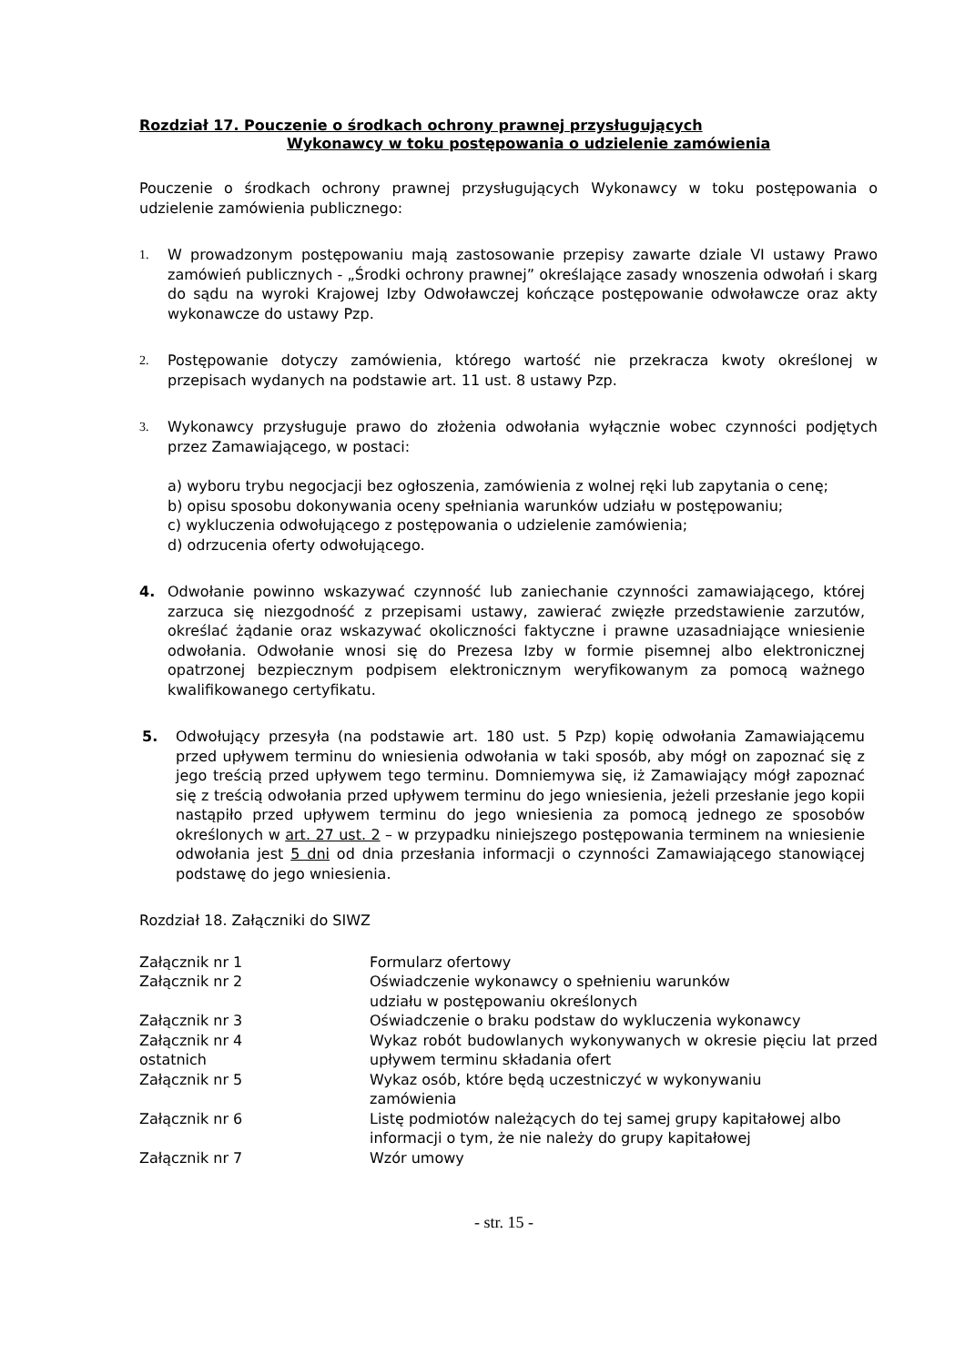Rozdział 17. Pouczenie o środkach ochrony prawnej przysługujących
Wykonawcy w toku postępowania o udzielenie zamówienia
Pouczenie o środkach ochrony prawnej przysługujących Wykonawcy w toku postępowania o udzielenie zamówienia publicznego:
1. W prowadzonym postępowaniu mają zastosowanie przepisy zawarte dziale VI ustawy Prawo zamówień publicznych - „Środki ochrony prawnej” określające zasady wnoszenia odwołań i skarg do sądu na wyroki Krajowej Izby Odwoławczej kończące postępowanie odwoławcze oraz akty wykonawcze do ustawy Pzp.
2. Postępowanie dotyczy zamówienia, którego wartość nie przekracza kwoty określonej w przepisach wydanych na podstawie art. 11 ust. 8 ustawy Pzp.
3. Wykonawcy przysługuje prawo do złożenia odwołania wyłącznie wobec czynności podjętych przez Zamawiającego, w postaci:
a) wyboru trybu negocjacji bez ogłoszenia, zamówienia z wolnej ręki lub zapytania o cenę;
b) opisu sposobu dokonywania oceny spełniania warunków udziału w postępowaniu;
c) wykluczenia odwołującego z postępowania o udzielenie zamówienia;
d) odrzucenia oferty odwołującego.
4. Odwołanie powinno wskazywać czynność lub zaniechanie czynności zamawiającego, której zarzuca się niezgodność z przepisami ustawy, zawierać zwięzłe przedstawienie zarzutów, określać żądanie oraz wskazywać okoliczności faktyczne i prawne uzasadniające wniesienie odwołania. Odwołanie wnosi się do Prezesa Izby w formie pisemnej albo elektronicznej opatrzonej bezpiecznym podpisem elektronicznym weryfikowanym za pomocą ważnego kwalifikowanego certyfikatu.
5. Odwołujący przesyła (na podstawie art. 180 ust. 5 Pzp) kopię odwołania Zamawiającemu przed upływem terminu do wniesienia odwołania w taki sposób, aby mógł on zapoznać się z jego treścią przed upływem tego terminu. Domniemywa się, iż Zamawiający mógł zapoznać się z treścią odwołania przed upływem terminu do jego wniesienia, jeżeli przesłanie jego kopii nastąpiło przed upływem terminu do jego wniesienia za pomocą jednego ze sposobów określonych w art. 27 ust. 2 – w przypadku niniejszego postępowania terminem na wniesienie odwołania jest 5 dni od dnia przesłania informacji o czynności Zamawiającego stanowiącej podstawę do jego wniesienia.
Rozdział 18. Załączniki do SIWZ
| Załącznik nr 1 | Formularz ofertowy |
| Załącznik nr 2 | Oświadczenie wykonawcy o spełnieniu warunków udziału w postępowaniu określonych |
| Załącznik nr 3 | Oświadczenie o braku podstaw do wykluczenia wykonawcy |
| Załącznik nr 4 ostatnich | Wykaz robót budowlanych wykonywanych w okresie pięciu lat przed upływem terminu składania ofert |
| Załącznik nr 5 | Wykaz osób, które będą uczestniczyć w wykonywaniu zamówienia |
| Załącznik nr 6 | Listę podmiotów należących do tej samej grupy kapitałowej albo informacji o tym, że nie należy do grupy kapitałowej |
| Załącznik nr 7 | Wzór umowy |
- str. 15 -